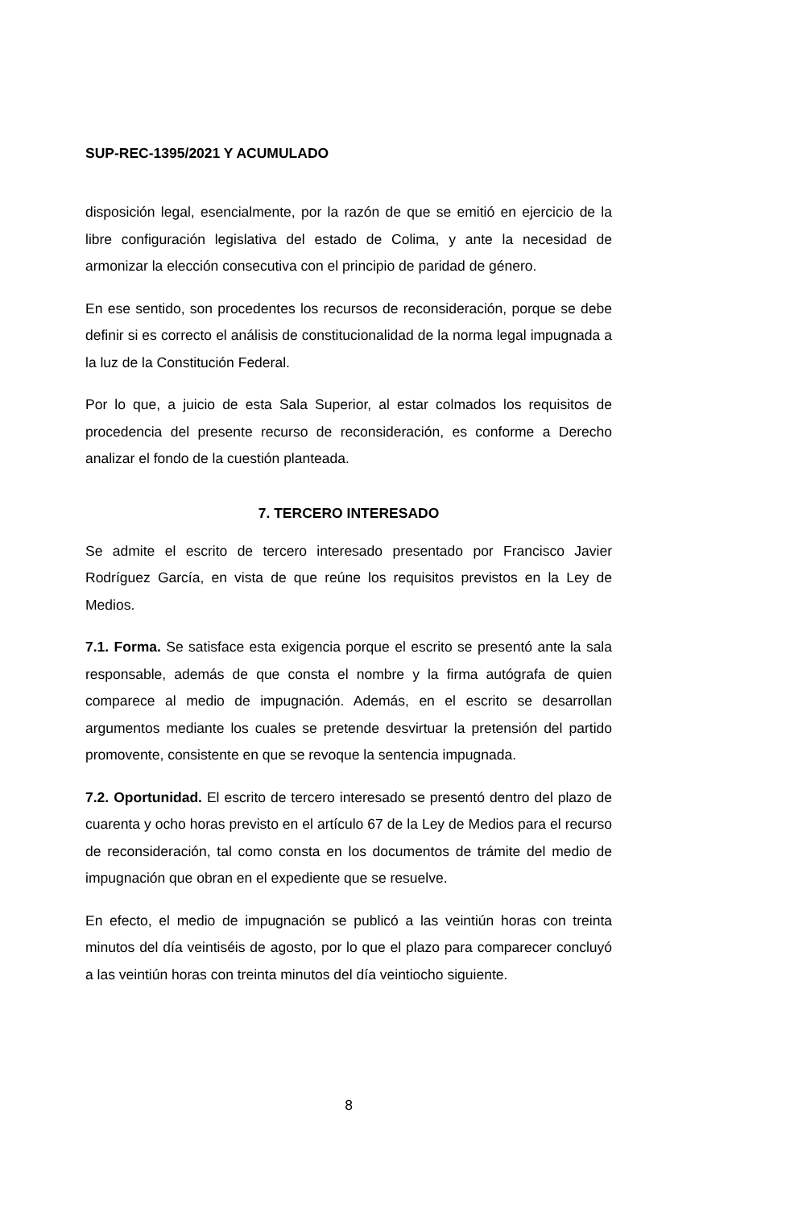SUP-REC-1395/2021 Y ACUMULADO
disposición legal, esencialmente, por la razón de que se emitió en ejercicio de la libre configuración legislativa del estado de Colima, y ante la necesidad de armonizar la elección consecutiva con el principio de paridad de género.
En ese sentido, son procedentes los recursos de reconsideración, porque se debe definir si es correcto el análisis de constitucionalidad de la norma legal impugnada a la luz de la Constitución Federal.
Por lo que, a juicio de esta Sala Superior, al estar colmados los requisitos de procedencia del presente recurso de reconsideración, es conforme a Derecho analizar el fondo de la cuestión planteada.
7. TERCERO INTERESADO
Se admite el escrito de tercero interesado presentado por Francisco Javier Rodríguez García, en vista de que reúne los requisitos previstos en la Ley de Medios.
7.1. Forma. Se satisface esta exigencia porque el escrito se presentó ante la sala responsable, además de que consta el nombre y la firma autógrafa de quien comparece al medio de impugnación. Además, en el escrito se desarrollan argumentos mediante los cuales se pretende desvirtuar la pretensión del partido promovente, consistente en que se revoque la sentencia impugnada.
7.2. Oportunidad. El escrito de tercero interesado se presentó dentro del plazo de cuarenta y ocho horas previsto en el artículo 67 de la Ley de Medios para el recurso de reconsideración, tal como consta en los documentos de trámite del medio de impugnación que obran en el expediente que se resuelve.
En efecto, el medio de impugnación se publicó a las veintiún horas con treinta minutos del día veintiséis de agosto, por lo que el plazo para comparecer concluyó a las veintiún horas con treinta minutos del día veintiocho siguiente.
8